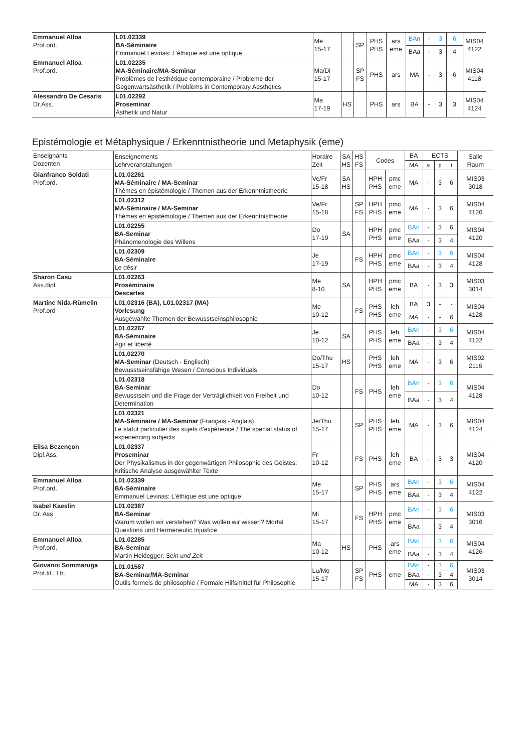| Emmanuel Alloa Prof.ord. | L01.02339 BA-Séminaire Emmanuel Levinas: L’éthique est une optique | Me 15-17 | | SP | PHS PHS | ars eme | BAn | - | 3 | 6 | MIS04 4122 |
| | | | | | | | BAa | - | 3 | 4 | |
| Emmanuel Alloa Prof.ord. | L01.02235 MA-Séminaire/MA-Seminar Problèmes de l’esthétique contemporaine / Probleme der Gegenwartsästhetik / Problems in Contemporary Aesthetics | Ma/Di 15-17 | | SP FS | PHS | ars | MA | - | 3 | 6 | MIS04 4118 |
| Alessandro De Cesaris Dr.Ass. | L01.02292 Proseminar Ästhetik und Natur | Ma 17-19 | HS | | PHS | ars | BA | - | 3 | 3 | MIS04 4124 |
Epistémologie et Métaphysique / Erkenntnistheorie und Metaphysik (eme)
| Enseignants Dozenten | Enseignements Lehrveranstaltungen | Horaire Zeit | SA HS | HS FS | Codes | | BA | ECTS | | | Salle Raum |
| --- | --- | --- | --- | --- | --- | --- | --- | --- | --- | --- | --- |
| | | | | | | | MA | e | p | t | |
| Gianfranco Soldati Prof.ord. | L01.02261 MA-Séminaire / MA-Seminar Thèmes en épistémologie / Themen aus der Erkenntnistheorie | Ve/Fr 15-18 | SA HS | | HPH PHS | pmc eme | MA | - | 3 | 6 | MIS03 3018 |
| | L01.02312 MA-Séminaire / MA-Seminar Thèmes en épistémologie / Themen aus der Erkenntnistheorie | Ve/Fr 15-18 | | SP FS | HPH PHS | pmc eme | MA | - | 3 | 6 | MIS04 4126 |
| | L01.02255 BA-Seminar Phänomenologie des Willens | Do 17-19 | SA | | HPH PHS | pmc eme | BAn | - | 3 | 6 | MIS04 4120 |
| | | | | | | | BAa | - | 3 | 4 | |
| | L01.02309 BA-Séminaire Le désir | Je 17-19 | | FS | HPH PHS | pmc eme | BAn | - | 3 | 6 | MIS04 4128 |
| | | | | | | | BAa | - | 3 | 4 | |
| Sharon Casu Ass.dipl. | L01.02263 Proséminaire Descartes | Me 8-10 | SA | | HPH PHS | pmc eme | BA | - | 3 | 3 | MIS03 3014 |
| Martine Nida-Rümelin Prof.ord | L01.02316 (BA), L01.02317 (MA) Vorlesung Ausgewählte Themen der Bewusstseinsphilosophie | Me 10-12 | | FS | PHS PHS | leh eme | BA | 3 | - | - | MIS04 4128 |
| | | | | | | | MA | - | - | 6 | |
| | L01.02267 BA-Séminaire Agir et liberté | Je 10-12 | SA | | PHS PHS | leh eme | BAn | - | 3 | 6 | MIS04 4122 |
| | | | | | | | BAa | - | 3 | 4 | |
| | L01.02270 MA-Seminar (Deutsch - Englisch) Bewusstseinsfähige Wesen / Conscious Individuals | Do/Thu 15-17 | HS | | PHS PHS | leh eme | MA | - | 3 | 6 | MIS02 2116 |
| | L01.02318 BA-Seminar Bewusstsein und die Frage der Verträglichkeit von Freiheit und Determination | Do 10-12 | | FS | PHS | leh eme | BAn | - | 3 | 6 | MIS04 4128 |
| | | | | | | | BAa | - | 3 | 4 | |
| | L01.02321 MA-Séminaire / MA-Seminar (Français - Anglais) Le statut particulier des sujets d'expérience / The special status of experiencing subjects | Je/Thu 15-17 | | SP | PHS PHS | leh eme | MA | - | 3 | 6 | MIS04 4124 |
| Elisa Bezençon Dipl.Ass. | L01.02337 Proseminar Der Physikalismus in der gegenwärtigen Philosophie des Geistes: Kritische Analyse ausgewählter Texte | Fr 10-12 | | FS | PHS | leh eme | BA | - | 3 | 3 | MIS04 4120 |
| Emmanuel Alloa Prof.ord. | L01.02339 BA-Séminaire Emmanuel Levinas: L’éthique est une optique | Me 15-17 | | SP | PHS PHS | ars eme | BAn | - | 3 | 6 | MIS04 4122 |
| | | | | | | | BAa | - | 3 | 4 | |
| Isabel Kaeslin Dr. Ass | L01.02387 BA-Seminar Warum wollen wir verstehen? Was wollen wir wissen? Mortal Questions und Hermeneutic Injustice | Mi 15-17 | | FS | HPH PHS | pmc eme | BAn | - | 3 | 6 | MIS03 3016 |
| | | | | | | | BAa | | 3 | 4 | |
| Emmanuel Alloa Prof.ord. | L01.02285 BA-Seminar Martin Heidegger, Sein und Zeit | Ma 10-12 | HS | | PHS | ars eme | BAn | | 3 | 6 | MIS04 4126 |
| | | | | | | | BAa | - | 3 | 4 | |
| Giovanni Sommaruga Prof.tit., Lb. | L01.01587 BA-Seminar/MA-Seminar Outils formels de philosophie / Formale Hilfsmittel für Philosophie | Lu/Mo 15-17 | | SP FS | PHS | eme | BAn | - | 3 | 6 | MIS03 3014 |
| | | | | | | | BAa | - | 3 | 4 | |
| | | | | | | | MA | - | 3 | 6 | |